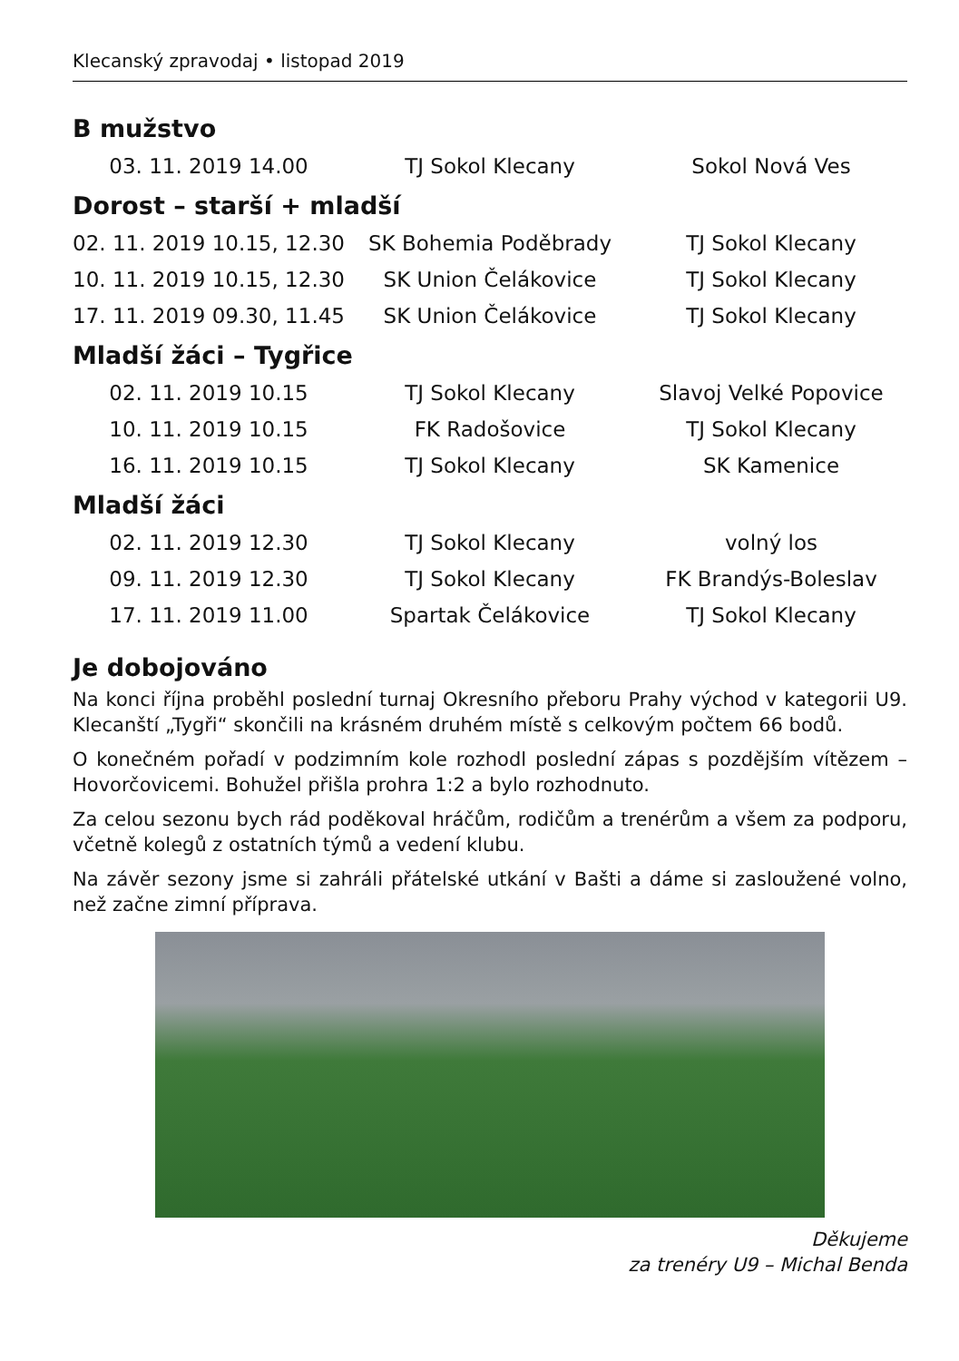Klecanský zpravodaj • listopad 2019
B mužstvo
| 03. 11. 2019 14.00 | TJ Sokol Klecany | Sokol Nová Ves |
Dorost – starší + mladší
| 02. 11. 2019 10.15, 12.30 | SK Bohemia Poděbrady | TJ Sokol Klecany |
| 10. 11. 2019 10.15, 12.30 | SK Union Čelákovice | TJ Sokol Klecany |
| 17. 11. 2019 09.30, 11.45 | SK Union Čelákovice | TJ Sokol Klecany |
Mladší žáci – Tygřice
| 02. 11. 2019 10.15 | TJ Sokol Klecany | Slavoj Velké Popovice |
| 10. 11. 2019 10.15 | FK Radošovice | TJ Sokol Klecany |
| 16. 11. 2019 10.15 | TJ Sokol Klecany | SK Kamenice |
Mladší žáci
| 02. 11. 2019 12.30 | TJ Sokol Klecany | volný los |
| 09. 11. 2019 12.30 | TJ Sokol Klecany | FK Brandýs-Boleslav |
| 17. 11. 2019 11.00 | Spartak Čelákovice | TJ Sokol Klecany |
Je dobojováno
Na konci října proběhl poslední turnaj Okresního přeboru Prahy východ v kategorii U9. Klecanští „Tygři“ skončili na krásném druhém místě s celkovým počtem 66 bodů.
O konečném pořadí v podzimním kole rozhodl poslední zápas s pozdějším vítězem – Hovorčovicemi. Bohužel přišla prohra 1:2 a bylo rozhodnuto.
Za celou sezonu bych rád poděkoval hráčům, rodičům a trenérům a všem za podporu, včetně kolegů z ostatních týmů a vedení klubu.
Na závěr sezony jsme si zahráli přátelské utkání v Bašti a dáme si zasloužené volno, než začne zimní příprava.
Děkujeme
za trenéry U9 – Michal Benda